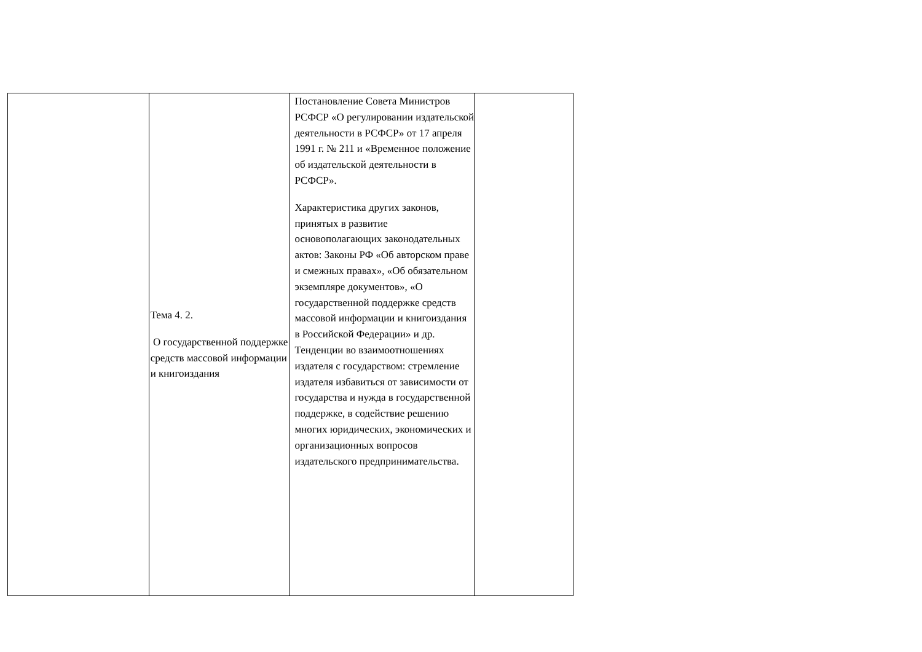| | Тема 4. 2. О государственной поддержке средств массовой информации и книгоиздания | Постановление Совета Министров РСФСР «О регулировании издательской деятельности в РСФСР» от 17 апреля 1991 г. № 211 и «Временное положение об издательской деятельности в РСФСР». Характеристика других законов, принятых в развитие основополагающих законодательных актов: Законы РФ «Об авторском праве и смежных правах», «Об обязательном экземпляре документов», «О государственной поддержке средств массовой информации и книгоиздания в Российской Федерации» и др. Тенденции во взаимоотношениях издателя с государством: стремление издателя избавиться от зависимости от государства и нужда в государственной поддержке, в содействие решению многих юридических, экономических и организационных вопросов издательского предпринимательства. | |